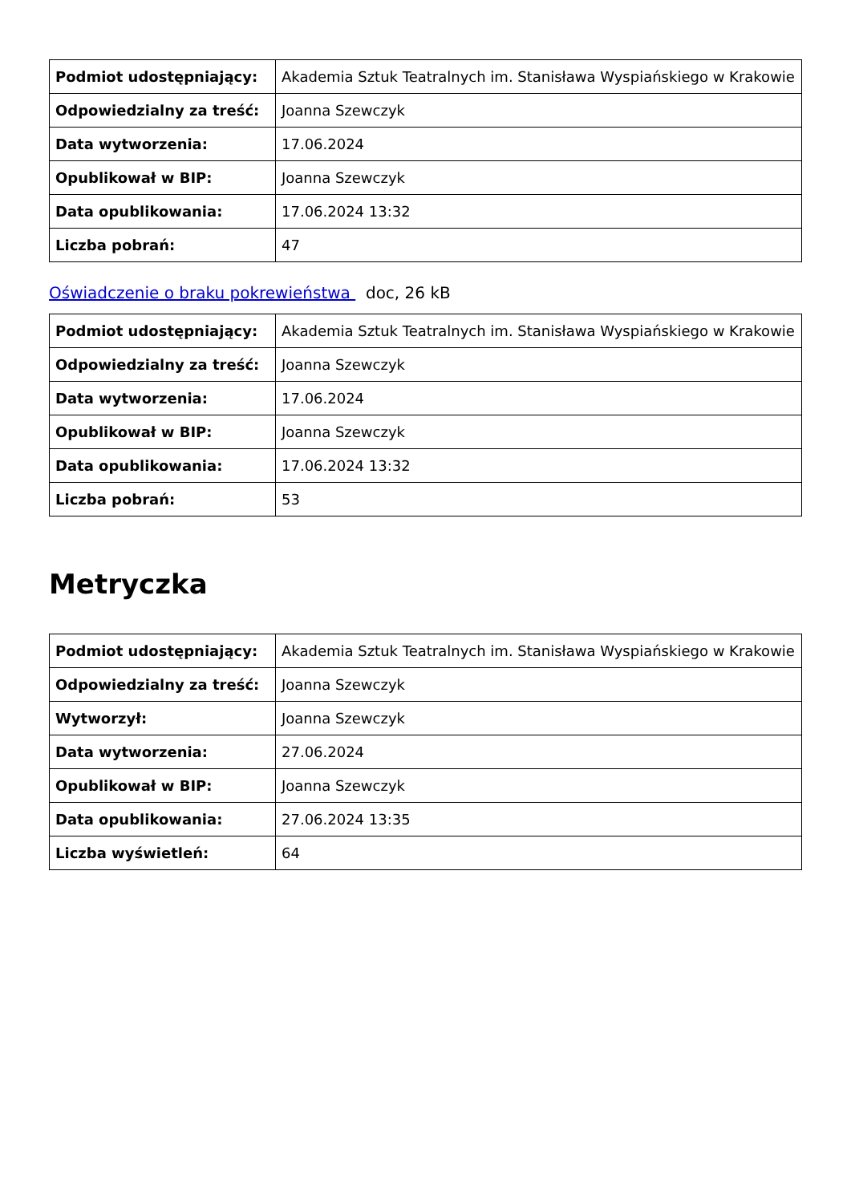| Podmiot udostępniający: | Akademia Sztuk Teatralnych im. Stanisława Wyspiańskiego w Krakowie |
| Odpowiedzialny za treść: | Joanna Szewczyk |
| Data wytworzenia: | 17.06.2024 |
| Opublikował w BIP: | Joanna Szewczyk |
| Data opublikowania: | 17.06.2024 13:32 |
| Liczba pobrań: | 47 |
Oświadczenie o braku pokrewieństwa doc, 26 kB
| Podmiot udostępniający: | Akademia Sztuk Teatralnych im. Stanisława Wyspiańskiego w Krakowie |
| Odpowiedzialny za treść: | Joanna Szewczyk |
| Data wytworzenia: | 17.06.2024 |
| Opublikował w BIP: | Joanna Szewczyk |
| Data opublikowania: | 17.06.2024 13:32 |
| Liczba pobrań: | 53 |
Metryczka
| Podmiot udostępniający: | Akademia Sztuk Teatralnych im. Stanisława Wyspiańskiego w Krakowie |
| Odpowiedzialny za treść: | Joanna Szewczyk |
| Wytworzył: | Joanna Szewczyk |
| Data wytworzenia: | 27.06.2024 |
| Opublikował w BIP: | Joanna Szewczyk |
| Data opublikowania: | 27.06.2024 13:35 |
| Liczba wyświetleń: | 64 |